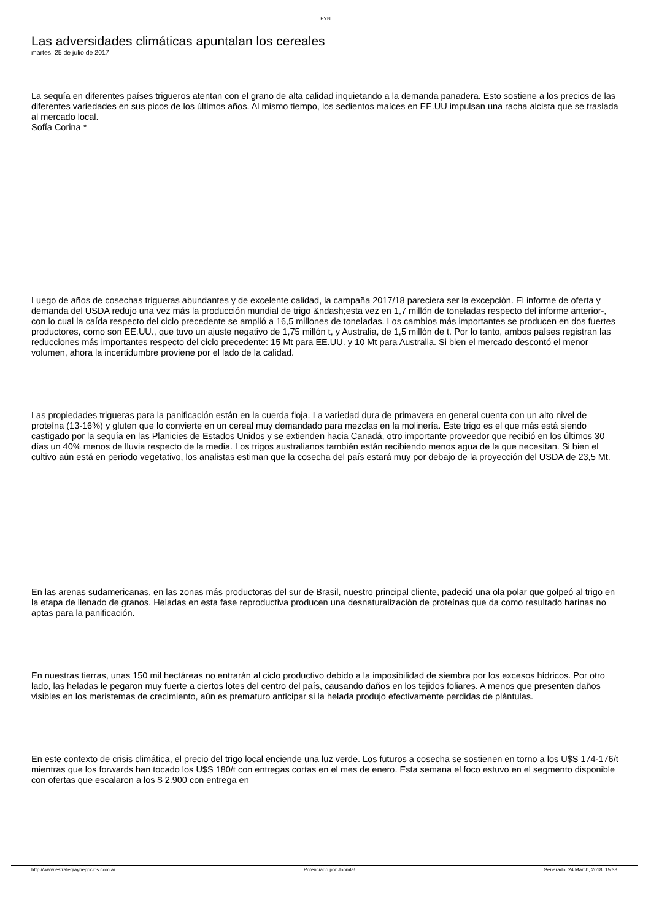EYN
Las adversidades climáticas apuntalan los cereales
martes, 25 de julio de 2017
La sequía en diferentes países trigueros atentan con el grano de alta calidad inquietando a la demanda panadera. Esto sostiene a los precios de las diferentes variedades en sus picos de los últimos años. Al mismo tiempo, los sedientos maíces en EE.UU impulsan una racha alcista que se traslada al mercado local.
Sofía Corina *
Luego de años de cosechas trigueras abundantes y de excelente calidad, la campaña 2017/18 pareciera ser la excepción. El informe de oferta y demanda del USDA redujo una vez más la producción mundial de trigo &ndash;esta vez en 1,7 millón de toneladas respecto del informe anterior-, con lo cual la caída respecto del ciclo precedente se amplió a 16,5 millones de toneladas. Los cambios más importantes se producen en dos fuertes productores, como son EE.UU., que tuvo un ajuste negativo de 1,75 millón t, y Australia, de 1,5 millón de t. Por lo tanto, ambos países registran las reducciones más importantes respecto del ciclo precedente: 15 Mt para EE.UU. y 10 Mt para Australia. Si bien el mercado descontó el menor volumen, ahora la incertidumbre proviene por el lado de la calidad.
Las propiedades trigueras para la panificación están en la cuerda floja. La variedad dura de primavera en general cuenta con un alto nivel de proteína (13-16%) y gluten que lo convierte en un cereal muy demandado para mezclas en la molinería. Este trigo es el que más está siendo castigado por la sequía en las Planicies de Estados Unidos y se extienden hacia Canadá, otro importante proveedor que recibió en los últimos 30 días un 40% menos de lluvia respecto de la media. Los trigos australianos también están recibiendo menos agua de la que necesitan. Si bien el cultivo aún está en periodo vegetativo, los analistas estiman que la cosecha del país estará muy por debajo de la proyección del USDA de 23,5 Mt.
En las arenas sudamericanas, en las zonas más productoras del sur de Brasil, nuestro principal cliente, padeció una ola polar que golpeó al trigo en la etapa de llenado de granos. Heladas en esta fase reproductiva producen una desnaturalización de proteínas que da como resultado harinas no aptas para la panificación.
En nuestras tierras, unas 150 mil hectáreas no entrarán al ciclo productivo debido a la imposibilidad de siembra por los excesos hídricos. Por otro lado, las heladas le pegaron muy fuerte a ciertos lotes del centro del país, causando daños en los tejidos foliares. A menos que presenten daños visibles en los meristemas de crecimiento, aún es prematuro anticipar si la helada produjo efectivamente perdidas de plántulas.
En este contexto de crisis climática, el precio del trigo local enciende una luz verde. Los futuros a cosecha se sostienen en torno a los U$S 174-176/t mientras que los forwards han tocado los U$S 180/t con entregas cortas en el mes de enero. Esta semana el foco estuvo en el segmento disponible con ofertas que escalaron a los $ 2.900 con entrega en
http://www.estrategiaynegocios.com.ar Potenciado por Joomla! Generado: 24 March, 2018, 15:33